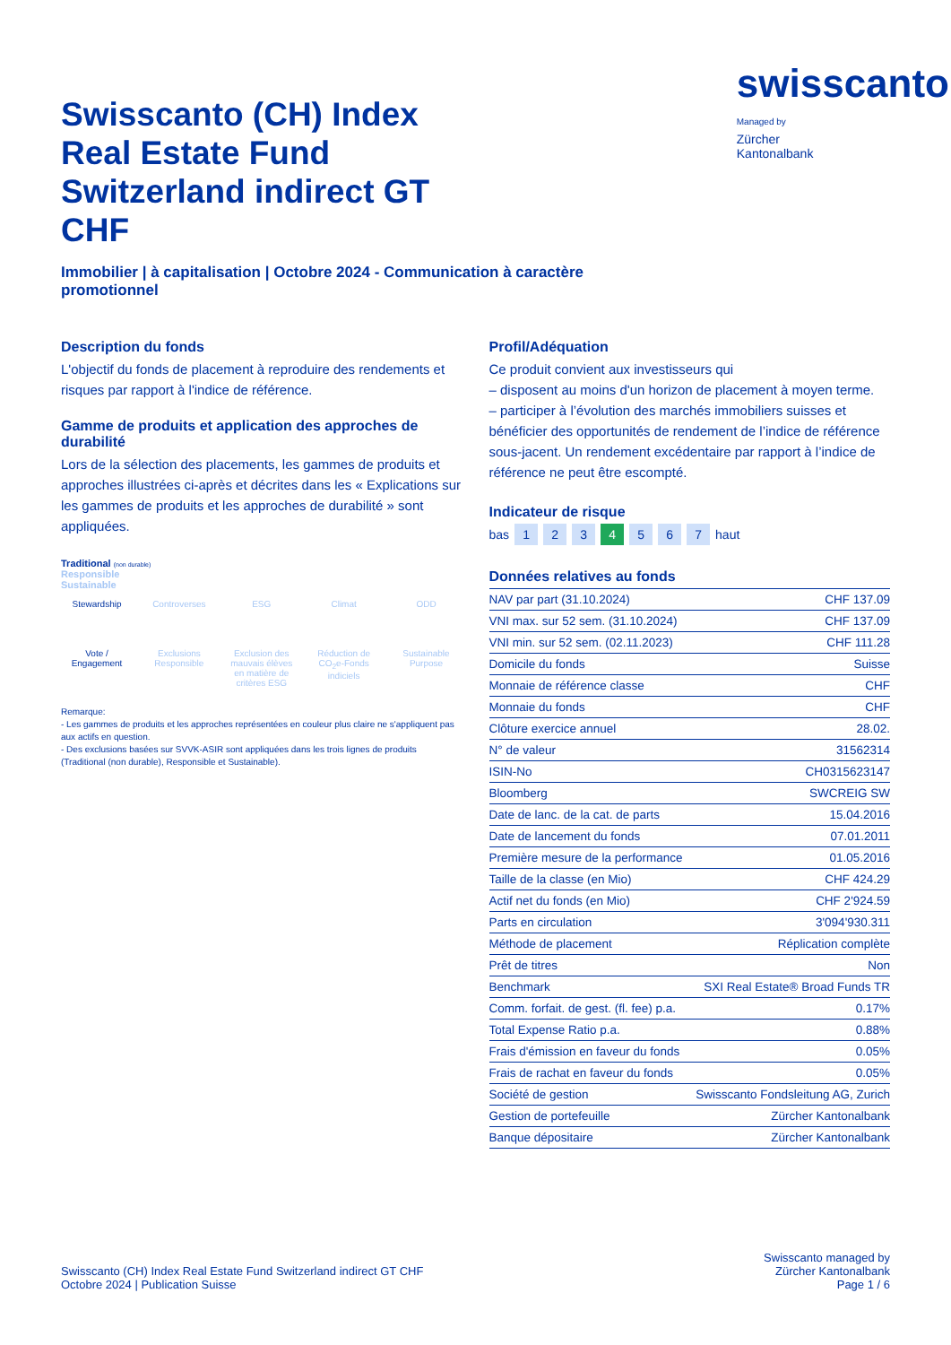Swisscanto (CH) Index Real Estate Fund Switzerland indirect GT CHF
swisscanto
Managed by
Zürcher
Kantonalbank
Immobilier | à capitalisation | Octobre 2024 - Communication à caractère promotionnel
Description du fonds
L'objectif du fonds de placement à reproduire des rendements et risques par rapport à l'indice de référence.
Gamme de produits et application des approches de durabilité
Lors de la sélection des placements, les gammes de produits et approches illustrées ci-après et décrites dans les « Explications sur les gammes de produits et les approches de durabilité » sont appliquées.
Traditional (non durable)
Responsible
Sustainable
Stewardship
Vote / Engagement
Controverses
Exclusions Responsible
ESG
Exclusion des mauvais élèves en matière de critères ESG
Climat
Réduction de CO<sub>2</sub>e-Fonds indiciels
ODD
Sustainable Purpose
Remarque:
- Les gammes de produits et les approches représentées en couleur plus claire ne s'appliquent pas aux actifs en question.
- Des exclusions basées sur SVVK-ASIR sont appliquées dans les trois lignes de produits (Traditional (non durable), Responsible et Sustainable).
Profil/Adéquation
Ce produit convient aux investisseurs qui
– disposent au moins d'un horizon de placement à moyen terme.
– participer à l’évolution des marchés immobiliers suisses et bénéficier des opportunités de rendement de l’indice de référence sous-jacent. Un rendement excédentaire par rapport à l’indice de référence ne peut être escompté.
Indicateur de risque
bas 1234567 haut
Données relatives au fonds
| NAV par part (31.10.2024) | CHF 137.09 |
| VNI max. sur 52 sem. (31.10.2024) | CHF 137.09 |
| VNI min. sur 52 sem. (02.11.2023) | CHF 111.28 |
| Domicile du fonds | Suisse |
| Monnaie de référence classe | CHF |
| Monnaie du fonds | CHF |
| Clôture exercice annuel | 28.02. |
| N° de valeur | 31562314 |
| ISIN-No | CH0315623147 |
| Bloomberg | SWCREIG SW |
| Date de lanc. de la cat. de parts | 15.04.2016 |
| Date de lancement du fonds | 07.01.2011 |
| Première mesure de la performance | 01.05.2016 |
| Taille de la classe (en Mio) | CHF 424.29 |
| Actif net du fonds (en Mio) | CHF 2'924.59 |
| Parts en circulation | 3'094'930.311 |
| Méthode de placement | Réplication complète |
| Prêt de titres | Non |
| Benchmark | SXI Real Estate® Broad Funds TR |
| Comm. forfait. de gest. (fl. fee) p.a. | 0.17% |
| Total Expense Ratio p.a. | 0.88% |
| Frais d'émission en faveur du fonds | 0.05% |
| Frais de rachat en faveur du fonds | 0.05% |
| Société de gestion | Swisscanto Fondsleitung AG, Zurich |
| Gestion de portefeuille | Zürcher Kantonalbank |
| Banque dépositaire | Zürcher Kantonalbank |
Swisscanto (CH) Index Real Estate Fund Switzerland indirect GT CHF
Octobre 2024 | Publication Suisse
Swisscanto managed by
Zürcher Kantonalbank
Page 1 / 6